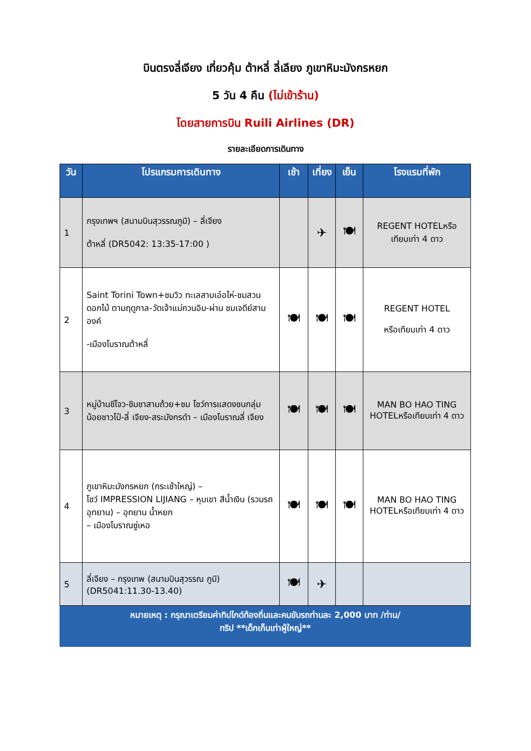บินตรงลี่เจียง เที่ยวคุ้ม ต้าหลี่ ลี่เลียง ภูเขาหิมะมังกรหยก
5 วัน 4 คืน (ไม่เข้าร้าน)
โดยสายการบิน Ruili Airlines (DR)
รายละเอียดการเดินทาง
| วัน | โปรแกรมการเดินทาง | เช้า | เที่ยง | เย็น | โรงแรมที่พัก |
| --- | --- | --- | --- | --- | --- |
| 1 | กรุงเทพฯ (สนามบินสุวรรณภูมิ) – ลี่เจียง ต้าหลี่ (DR5042: 13:35-17:00 ) | | ✈ | 🍽 | REGENT HOTELหรือ เทียบเท่า 4 ดาว |
| 2 | Saint Torini Town+ชมวิว ทะเลสาบเอ๋อไห่-ชมสวนดอกไม้ ตามฤดูกาล-วัดเจ้าแม่กวนอิม-ผ่าน ชมเจดีย์สามองค์ -เมืองโบราณต้าหลี่ | 🍽 | 🍽 | 🍽 | REGENT HOTEL หรือเทียบเท่า 4 ดาว |
| 3 | หมู่บ้านซีโจว-ชิมชาสามถ้วย+ชม โชว์การแสดงชนกลุ่มน้อยชาวไป๋-ลี่ เจียง-สระมังกรดำ – เมืองโบราณลี่ เจียง | 🍽 | 🍽 | 🍽 | MAN BO HAO TING HOTELหรือเทียบเท่า 4 ดาว |
| 4 | ภูเขาหิมะมังกรหยก (กระเช้าใหญ่) – โชว์ IMPRESSION LIJIANG – หุบเขา สีน้ำเงิน (รวมรถอุทยาน) – อุทยาน น้ำหยก – เมืองโบราณซู่เหอ | 🍽 | 🍽 | 🍽 | MAN BO HAO TING HOTELหรือเทียบเท่า 4 ดาว |
| 5 | ลี่เจียง – กรุงเทพ (สนามบินสุวรรณ ภูมิ)(DR5041:11.30-13.40) | 🍽 | ✈ | | |
หมายเหตุ : กรุณาเตรียมค่าทิปไกด์ท้องถิ่นและคนขับรถท่านละ 2,000 บาท /ท่าน/
ทริป **เด็กเก็บเท่าผู้ใหญ่**